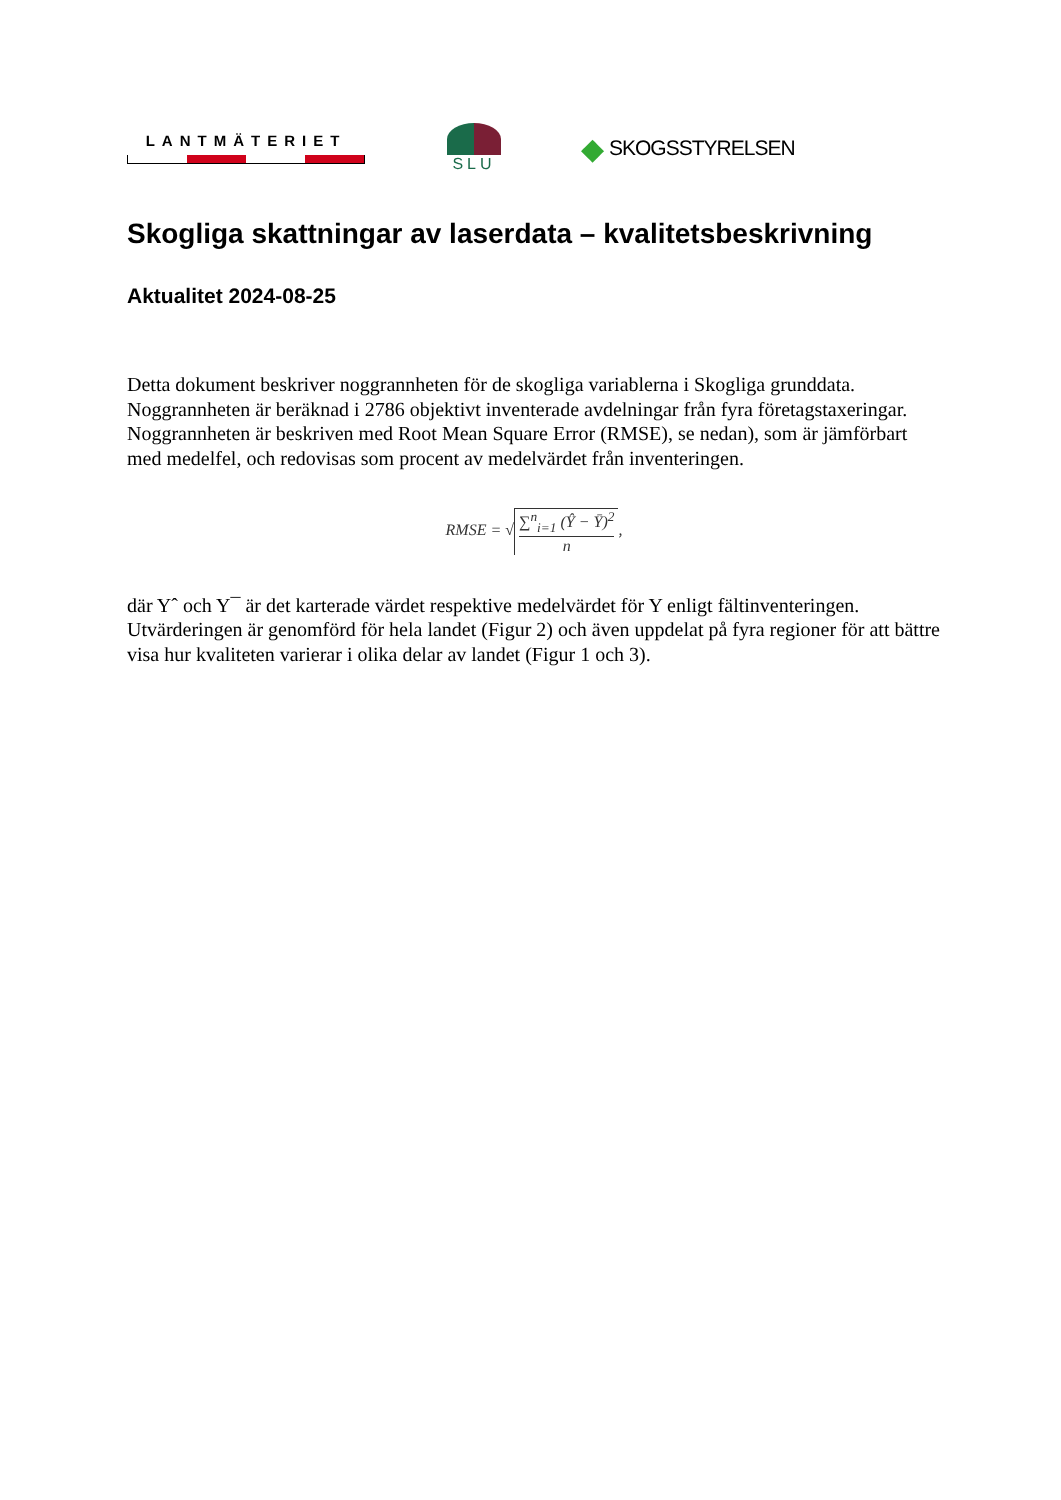LANTMÄTERIET SLU
◆ SKOGSSTYRELSEN
Skogliga skattningar av laserdata – kvalitetsbeskrivning
Aktualitet 2024-08-25
Detta dokument beskriver noggrannheten för de skogliga variablerna i Skogliga grunddata. Noggrannheten är beräknad i 2786 objektivt inventerade avdelningar från fyra företagstaxeringar. Noggrannheten är beskriven med Root Mean Square Error (RMSE), se nedan), som är jämförbart med medelfel, och redovisas som procent av medelvärdet från inventeringen.
RMSE = √ ∑<sup>n</sup><sub>i=1</sub> (Ŷ − Ȳ)<sup>2</sup> n,
där Yˆ och Y¯ är det karterade värdet respektive medelvärdet för Y enligt fältinventeringen. Utvärderingen är genomförd för hela landet (Figur 2) och även uppdelat på fyra regioner för att bättre visa hur kvaliteten varierar i olika delar av landet (Figur 1 och 3).